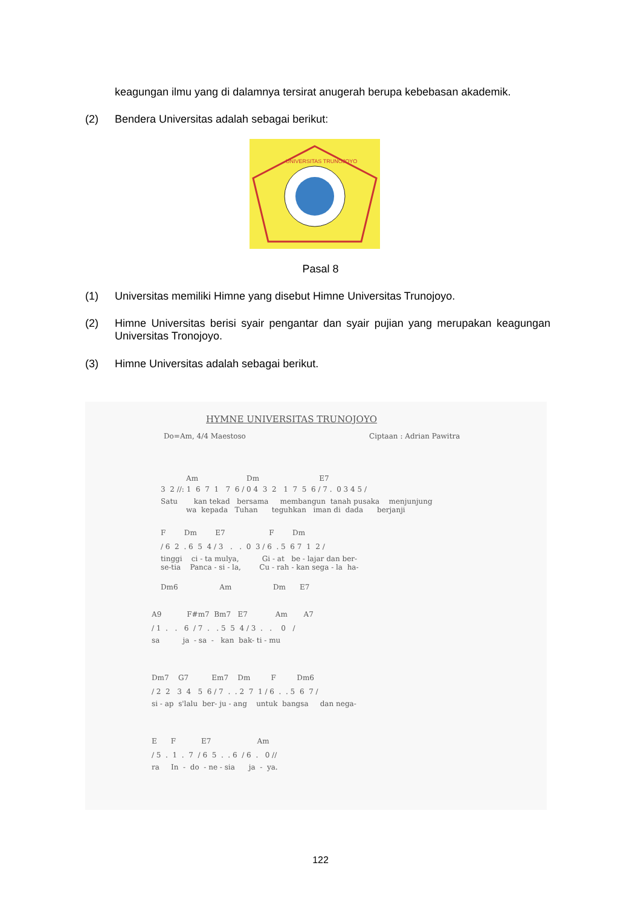keagungan ilmu yang di dalamnya tersirat anugerah berupa kebebasan akademik.
(2) Bendera Universitas adalah sebagai berikut:
UNIVERSITAS TRUNOJOYO
Pasal 8
(1) Universitas memiliki Himne yang disebut Himne Universitas Trunojoyo.
(2) Himne Universitas berisi syair pengantar dan syair pujian yang merupakan keagungan Universitas Tronojoyo.
(3) Himne Universitas adalah sebagai berikut.
HYMNE UNIVERSITAS TRUNOJOYO
Do=Am, 4/4 Maestoso
Ciptaan : Adrian Pawitra
Am Dm E7
3 2 //: 1 6 7 1 7 6 / 0 4 3 2 1 7 5 6 / 7 . 0 3 4 5 /
Satu kan tekad bersama membangun tanah pusaka menjunjung
wa kepada Tuhan teguhkan iman di dada berjanji
F Dm E7 F Dm
/ 6 2 . 6 5 4 / 3 . . 0 3 / 6 . 5 6 7 1 2 /
tinggi ci - ta mulya, Gi - at be - lajar dan ber-
se-tia Panca - si - la, Cu - rah - kan sega - la ha-
Dm6 Am Dm E7
A9 F#m7 Bm7 E7 Am A7
/ 1 . . 6 / 7 . . 5 5 4 / 3 . . 0 /
sa ja - sa - kan bak- ti - mu
Dm7 G7 Em7 Dm F Dm6
/ 2 2 3 4 5 6 / 7 . . 2 7 1 / 6 . . 5 6 7 /
si - ap s'lalu ber- ju - ang untuk bangsa dan nega-
E F E7 Am
/ 5 . 1 . 7 / 6 5 . . 6 / 6 . 0 //
ra In - do - ne - sia ja - ya.
122